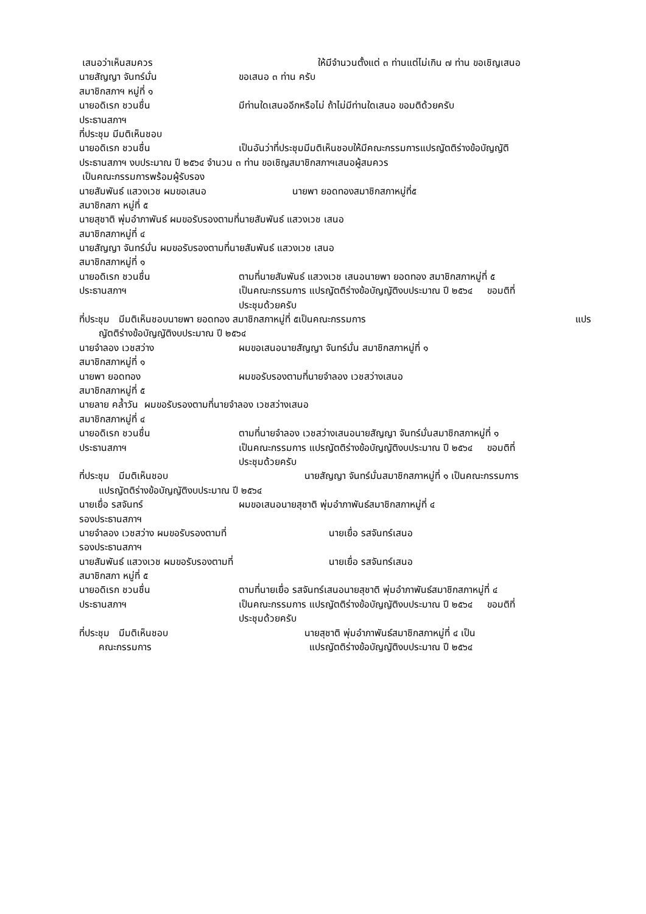เสนอว่าเห็นสมควร ให้มีจำนวนตั้งแต่ ๓ ท่านแต่ไม่เกิน ๗ ท่าน ขอเชิญเสนอ
นายสัญญา จันทร์มั่น ขอเสนอ ๓ ท่าน ครับ
สมาชิกสภาฯ หมู่ที่ ๑
นายอดิเรก ชวนชื่น มีท่านใดเสนออีกหรือไม่ ถ้าไม่มีท่านใดเสนอ ขอมติด้วยครับ
ประธานสภาฯ
ที่ประชุม มีมติเห็นชอบ
นายอดิเรก ชวนชื่น เป็นอันว่าที่ประชุมมีมติเห็นชอบให้มีคณะกรรมการแปรญัตติร่างข้อบัญญัติ
ประธานสภาฯ งบประมาณ ปี ๒๕๖๔ จำนวน ๓ ท่าน ขอเชิญสมาชิกสภาฯเสนอผู้สมควร
เป็นคณะกรรมการพร้อมผู้รับรอง
นายสัมพันธ์ แสวงเวช ผมขอเสนอ นายพา ยอดทองสมาชิกสภาหมู่ที่๕
สมาชิกสภา หมู่ที่ ๕
นายสุชาติ พุ่มอำภาพันธ์ ผมขอรับรองตามที่นายสัมพันธ์ แสวงเวช เสนอ
สมาชิกสภาหมู่ที่ ๔
นายสัญญา จันทร์มั่น ผมขอรับรองตามที่นายสัมพันธ์ แสวงเวช เสนอ
สมาชิกสภาหมู่ที่ ๑
นายอดิเรก ชวนชื่น ตามที่นายสัมพันธ์ แสวงเวช เสนอนายพา ยอดทอง สมาชิกสภาหมู่ที่ ๕
ประธานสภาฯ เป็นคณะกรรมการ แปรญัตติร่างข้อบัญญัติงบประมาณ ปี ๒๕๖๔ ขอมติที่
ประชุมด้วยครับ
ที่ประชุม มีมติเห็นชอบนายพา ยอดทอง สมาชิกสภาหมู่ที่ ๕เป็นคณะกรรมการ แปร
ญัตติร่างข้อบัญญัติงบประมาณ ปี ๒๕๖๔
นายจำลอง เวชสว่าง ผมขอเสนอนายสัญญา จันทร์มั่น สมาชิกสภาหมู่ที่ ๑
สมาชิกสภาหมู่ที่ ๑
นายพา ยอดทอง ผมขอรับรองตามที่นายจำลอง เวชสว่างเสนอ
สมาชิกสภาหมู่ที่ ๕
นายลาย คล้ำวัน ผมขอรับรองตามที่นายจำลอง เวชสว่างเสนอ
สมาชิกสภาหมู่ที่ ๔
นายอดิเรก ชวนชื่น ตามที่นายจำลอง เวชสว่างเสนอนายสัญญา จันทร์มั่นสมาชิกสภาหมู่ที่ ๑
ประธานสภาฯ เป็นคณะกรรมการ แปรญัตติร่างข้อบัญญัติงบประมาณ ปี ๒๕๖๔ ขอมติที่
ประชุมด้วยครับ
ที่ประชุม มีมติเห็นชอบ นายสัญญา จันทร์มั่นสมาชิกสภาหมู่ที่ ๑ เป็นคณะกรรมการ
แปรญัตติร่างข้อบัญญัติงบประมาณ ปี ๒๕๖๔
นายเยื่อ รสจันทร์ ผมขอเสนอนายสุชาติ พุ่มอำภาพันธ์สมาชิกสภาหมู่ที่ ๔
รองประธานสภาฯ
นายจำลอง เวชสว่าง ผมขอรับรองตามที่ นายเยื่อ รสจันทร์เสนอ
รองประธานสภาฯ
นายสัมพันธ์ แสวงเวช ผมขอรับรองตามที่ นายเยื่อ รสจันทร์เสนอ
สมาชิกสภา หมู่ที่ ๕
นายอดิเรก ชวนชื่น ตามที่นายเยื่อ รสจันทร์เสนอนายสุชาติ พุ่มอำภาพันธ์สมาชิกสภาหมู่ที่ ๔
ประธานสภาฯ เป็นคณะกรรมการ แปรญัตติร่างข้อบัญญัติงบประมาณ ปี ๒๕๖๔ ขอมติที่
ประชุมด้วยครับ
ที่ประชุม มีมติเห็นชอบ นายสุชาติ พุ่มอำภาพันธ์สมาชิกสภาหมู่ที่ ๔ เป็น
คณะกรรมการ แปรญัตติร่างข้อบัญญัติงบประมาณ ปี ๒๕๖๔